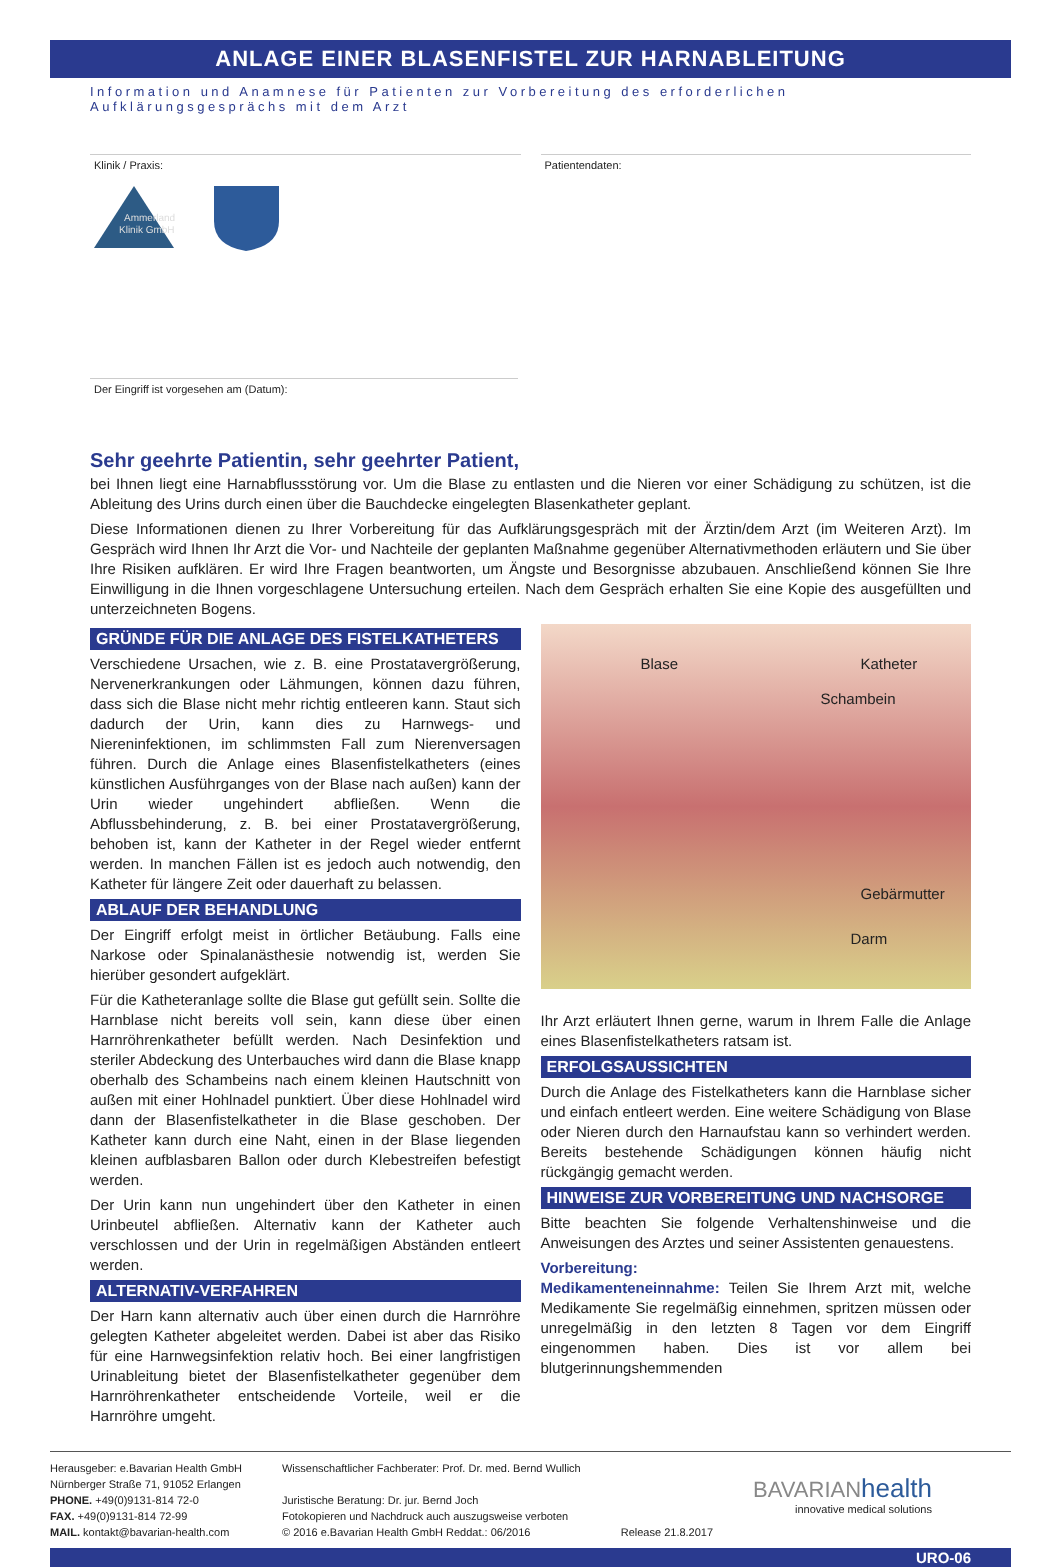ANLAGE EINER BLASENFISTEL ZUR HARNABLEITUNG
Information und Anamnese für Patienten zur Vorbereitung des erforderlichen Aufklärungsgesprächs mit dem Arzt
Klinik / Praxis:
Ammerland
Klinik GmbH
Patientendaten:
Der Eingriff ist vorgesehen am (Datum):
Sehr geehrte Patientin, sehr geehrter Patient,
bei Ihnen liegt eine Harnabflussstörung vor. Um die Blase zu entlasten und die Nieren vor einer Schädigung zu schützen, ist die Ableitung des Urins durch einen über die Bauchdecke eingelegten Blasenkatheter geplant.
Diese Informationen dienen zu Ihrer Vorbereitung für das Aufklärungsgespräch mit der Ärztin/dem Arzt (im Weiteren Arzt). Im Gespräch wird Ihnen Ihr Arzt die Vor- und Nachteile der geplanten Maßnahme gegenüber Alternativmethoden erläutern und Sie über Ihre Risiken aufklären. Er wird Ihre Fragen beantworten, um Ängste und Besorgnisse abzubauen. Anschließend können Sie Ihre Einwilligung in die Ihnen vorgeschlagene Untersuchung erteilen. Nach dem Gespräch erhalten Sie eine Kopie des ausgefüllten und unterzeichneten Bogens.
GRÜNDE FÜR DIE ANLAGE DES FISTELKATHETERS
Verschiedene Ursachen, wie z. B. eine Prostatavergrößerung, Nervenerkrankungen oder Lähmungen, können dazu führen, dass sich die Blase nicht mehr richtig entleeren kann. Staut sich dadurch der Urin, kann dies zu Harnwegs- und Niereninfektionen, im schlimmsten Fall zum Nierenversagen führen. Durch die Anlage eines Blasenfistelkatheters (eines künstlichen Ausführganges von der Blase nach außen) kann der Urin wieder ungehindert abfließen. Wenn die Abflussbehinderung, z. B. bei einer Prostatavergrößerung, behoben ist, kann der Katheter in der Regel wieder entfernt werden. In manchen Fällen ist es jedoch auch notwendig, den Katheter für längere Zeit oder dauerhaft zu belassen.
ABLAUF DER BEHANDLUNG
Der Eingriff erfolgt meist in örtlicher Betäubung. Falls eine Narkose oder Spinalanästhesie notwendig ist, werden Sie hierüber gesondert aufgeklärt.
Für die Katheteranlage sollte die Blase gut gefüllt sein. Sollte die Harnblase nicht bereits voll sein, kann diese über einen Harnröhrenkatheter befüllt werden. Nach Desinfektion und steriler Abdeckung des Unterbauches wird dann die Blase knapp oberhalb des Schambeins nach einem kleinen Hautschnitt von außen mit einer Hohlnadel punktiert. Über diese Hohlnadel wird dann der Blasenfistelkatheter in die Blase geschoben. Der Katheter kann durch eine Naht, einen in der Blase liegenden kleinen aufblasbaren Ballon oder durch Klebestreifen befestigt werden.
Der Urin kann nun ungehindert über den Katheter in einen Urinbeutel abfließen. Alternativ kann der Katheter auch verschlossen und der Urin in regelmäßigen Abständen entleert werden.
ALTERNATIV-VERFAHREN
Der Harn kann alternativ auch über einen durch die Harnröhre gelegten Katheter abgeleitet werden. Dabei ist aber das Risiko für eine Harnwegsinfektion relativ hoch. Bei einer langfristigen Urinableitung bietet der Blasenfistelkatheter gegenüber dem Harnröhrenkatheter entscheidende Vorteile, weil er die Harnröhre umgeht.
Blase Katheter
Schambein
Gebärmutter
Darm
Ihr Arzt erläutert Ihnen gerne, warum in Ihrem Falle die Anlage eines Blasenfistelkatheters ratsam ist.
ERFOLGSAUSSICHTEN
Durch die Anlage des Fistelkatheters kann die Harnblase sicher und einfach entleert werden. Eine weitere Schädigung von Blase oder Nieren durch den Harnaufstau kann so verhindert werden. Bereits bestehende Schädigungen können häufig nicht rückgängig gemacht werden.
HINWEISE ZUR VORBEREITUNG UND NACHSORGE
Bitte beachten Sie folgende Verhaltenshinweise und die Anweisungen des Arztes und seiner Assistenten genauestens.
Vorbereitung:
Medikamenteneinnahme: Teilen Sie Ihrem Arzt mit, welche Medikamente Sie regelmäßig einnehmen, spritzen müssen oder unregelmäßig in den letzten 8 Tagen vor dem Eingriff eingenommen haben. Dies ist vor allem bei blutgerinnungshemmenden
Herausgeber: e.Bavarian Health GmbH
Nürnberger Straße 71, 91052 Erlangen
PHONE. +49(0)9131-814 72-0
FAX. +49(0)9131-814 72-99
MAIL. kontakt@bavarian-health.com
Wissenschaftlicher Fachberater: Prof. Dr. med. Bernd Wullich
Juristische Beratung: Dr. jur. Bernd Joch
Fotokopieren und Nachdruck auch auszugsweise verboten
© 2016 e.Bavarian Health GmbH Reddat.: 06/2016
Release 21.8.2017
BAVARIAN health
innovative medical solutions
URO-06